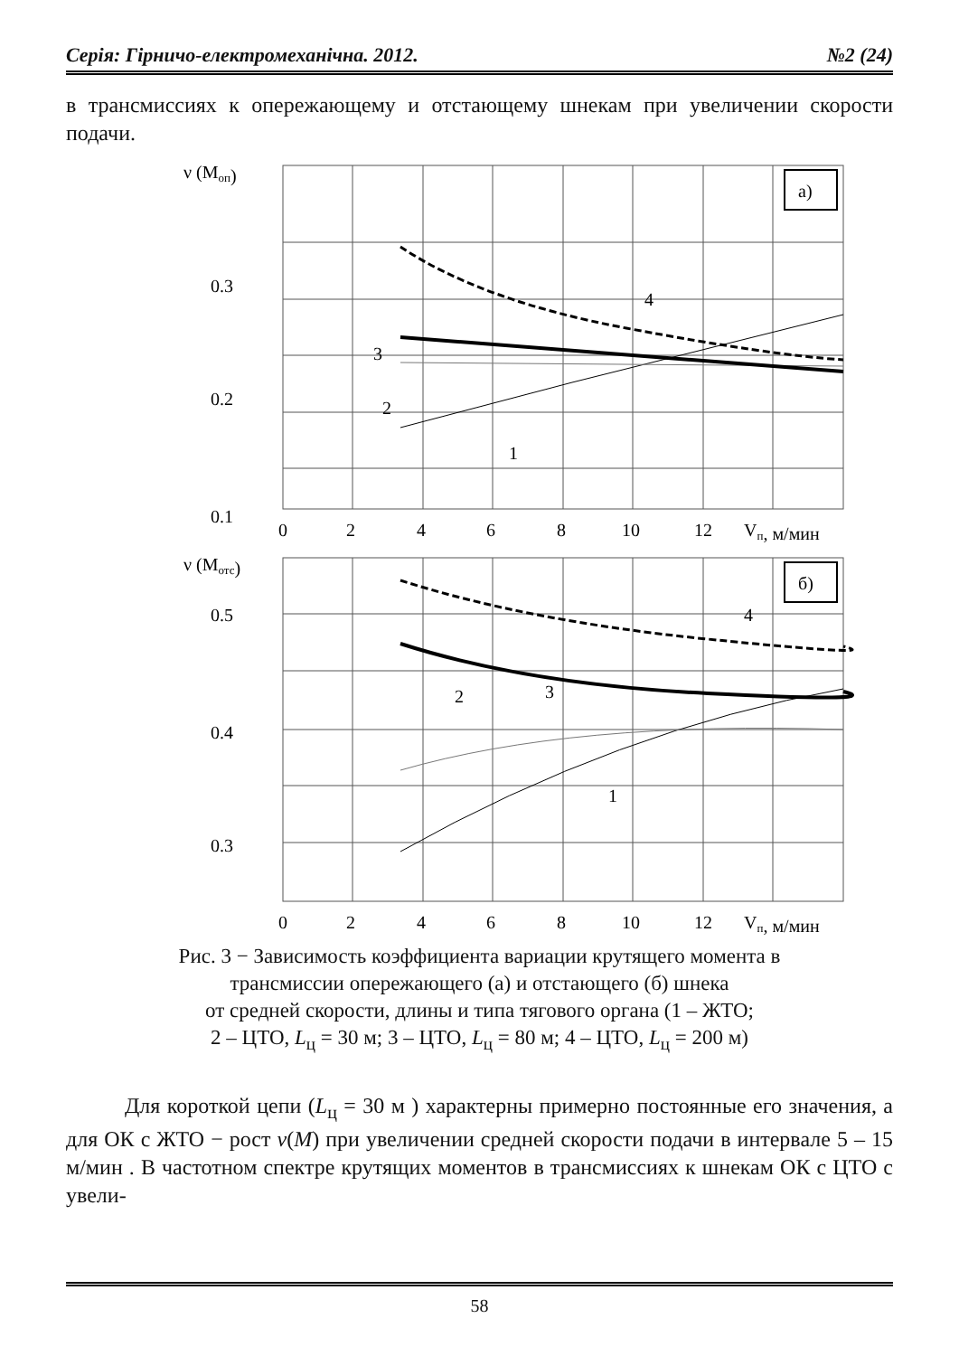Серія: Гірничо-електромеханічна. 2012. №2 (24)
в трансмиссиях к опережающему и отстающему шнекам при увеличении скорости подачи.
ν (Mоп)
а)
3
2
1
4
0.3
0.2
0.1
0
2
4
6
8
10
12
Vп, м/мин
ν (Mотс)
б)
3
2
1
4
0.5
0.4
0.3
0
2
4
6
8
10
12
Vп, м/мин
Рис. 3 − Зависимость коэффициента вариации крутящего момента в
трансмиссии опережающего (а) и отстающего (б) шнека
от средней скорости, длины и типа тягового органа (1 – ЖТО;
2 – ЦТО, L<sub>ц</sub> = 30 м; 3 – ЦТО, L<sub>ц</sub> = 80 м; 4 – ЦТО, L<sub>ц</sub> = 200 м)
Для короткой цепи (L<sub>ц</sub> = 30 м ) характерны примерно постоянные его значения, а для ОК с ЖТО − рост ν(M) при увеличении средней скорости подачи в интервале 5 – 15 м/мин . В частотном спектре крутящих моментов в трансмиссиях к шнекам ОК с ЦТО с увели-
58